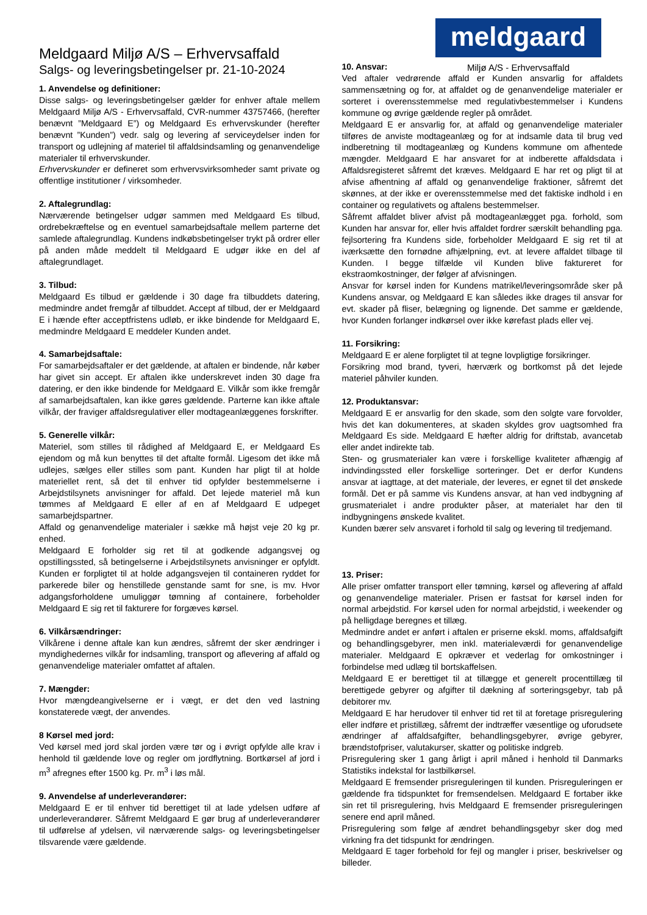Meldgaard Miljø A/S – Erhvervsaffald
Salgs- og leveringsbetingelser pr. 21-10-2024
meldgaard
Miljø A/S - Erhvervsaffald
1. Anvendelse og definitioner:
Disse salgs- og leveringsbetingelser gælder for enhver aftale mellem Meldgaard Miljø A/S - Erhvervsaffald, CVR-nummer 43757466, (herefter benævnt ”Meldgaard E”) og Meldgaard Es erhvervskunder (herefter benævnt ”Kunden”) vedr. salg og levering af serviceydelser inden for transport og udlejning af materiel til affaldsindsamling og genanvendelige materialer til erhvervskunder.
Erhvervskunder er defineret som erhvervsvirksomheder samt private og offentlige institutioner / virksomheder.
2. Aftalegrundlag:
Nærværende betingelser udgør sammen med Meldgaard Es tilbud, ordrebekræftelse og en eventuel samarbejdsaftale mellem parterne det samlede aftalegrundlag. Kundens indkøbsbetingelser trykt på ordrer eller på anden måde meddelt til Meldgaard E udgør ikke en del af aftalegrundlaget.
3. Tilbud:
Meldgaard Es tilbud er gældende i 30 dage fra tilbuddets datering, medmindre andet fremgår af tilbuddet. Accept af tilbud, der er Meldgaard E i hænde efter acceptfristens udløb, er ikke bindende for Meldgaard E, medmindre Meldgaard E meddeler Kunden andet.
4. Samarbejdsaftale:
For samarbejdsaftaler er det gældende, at aftalen er bindende, når køber har givet sin accept. Er aftalen ikke underskrevet inden 30 dage fra datering, er den ikke bindende for Meldgaard E. Vilkår som ikke fremgår af samarbejdsaftalen, kan ikke gøres gældende. Parterne kan ikke aftale vilkår, der fraviger affaldsregulativer eller modtageanlæggenes forskrifter.
5. Generelle vilkår:
Materiel, som stilles til rådighed af Meldgaard E, er Meldgaard Es ejendom og må kun benyttes til det aftalte formål. Ligesom det ikke må udlejes, sælges eller stilles som pant. Kunden har pligt til at holde materiellet rent, så det til enhver tid opfylder bestemmelserne i Arbejdstilsynets anvisninger for affald. Det lejede materiel må kun tømmes af Meldgaard E eller af en af Meldgaard E udpeget samarbejdspartner.
Affald og genanvendelige materialer i sække må højst veje 20 kg pr. enhed.
Meldgaard E forholder sig ret til at godkende adgangsvej og opstillingssted, så betingelserne i Arbejdstilsynets anvisninger er opfyldt. Kunden er forpligtet til at holde adgangsvejen til containeren ryddet for parkerede biler og henstillede genstande samt for sne, is mv. Hvor adgangsforholdene umuliggør tømning af containere, forbeholder Meldgaard E sig ret til fakturere for forgæves kørsel.
6. Vilkårsændringer:
Vilkårene i denne aftale kan kun ændres, såfremt der sker ændringer i myndighedernes vilkår for indsamling, transport og aflevering af affald og genanvendelige materialer omfattet af aftalen.
7. Mængder:
Hvor mængdeangivelserne er i vægt, er det den ved lastning konstaterede vægt, der anvendes.
8 Kørsel med jord:
Ved kørsel med jord skal jorden være tør og i øvrigt opfylde alle krav i henhold til gældende love og regler om jordflytning. Bortkørsel af jord i m<sup>3</sup> afregnes efter 1500 kg. Pr. m<sup>3</sup> i løs mål.
9. Anvendelse af underleverandører:
Meldgaard E er til enhver tid berettiget til at lade ydelsen udføre af underleverandører. Såfremt Meldgaard E gør brug af underleverandører til udførelse af ydelsen, vil nærværende salgs- og leveringsbetingelser tilsvarende være gældende.
10. Ansvar:
Ved aftaler vedrørende affald er Kunden ansvarlig for affaldets sammensætning og for, at affaldet og de genanvendelige materialer er sorteret i overensstemmelse med regulativbestemmelser i Kundens kommune og øvrige gældende regler på området.
Meldgaard E er ansvarlig for, at affald og genanvendelige materialer tilføres de anviste modtageanlæg og for at indsamle data til brug ved indberetning til modtageanlæg og Kundens kommune om afhentede mængder. Meldgaard E har ansvaret for at indberette affaldsdata i Affaldsregisteret såfremt det kræves. Meldgaard E har ret og pligt til at afvise afhentning af affald og genanvendelige fraktioner, såfremt det skønnes, at der ikke er overensstemmelse med det faktiske indhold i en container og regulativets og aftalens bestemmelser.
Såfremt affaldet bliver afvist på modtageanlægget pga. forhold, som Kunden har ansvar for, eller hvis affaldet fordrer særskilt behandling pga. fejlsortering fra Kundens side, forbeholder Meldgaard E sig ret til at iværksætte den fornødne afhjælpning, evt. at levere affaldet tilbage til Kunden. I begge tilfælde vil Kunden blive faktureret for ekstraomkostninger, der følger af afvisningen.
Ansvar for kørsel inden for Kundens matrikel/leveringsområde sker på Kundens ansvar, og Meldgaard E kan således ikke drages til ansvar for evt. skader på fliser, belægning og lignende. Det samme er gældende, hvor Kunden forlanger indkørsel over ikke kørefast plads eller vej.
11. Forsikring:
Meldgaard E er alene forpligtet til at tegne lovpligtige forsikringer.
Forsikring mod brand, tyveri, hærværk og bortkomst på det lejede materiel påhviler kunden.
12. Produktansvar:
Meldgaard E er ansvarlig for den skade, som den solgte vare forvolder, hvis det kan dokumenteres, at skaden skyldes grov uagtsomhed fra Meldgaard Es side. Meldgaard E hæfter aldrig for driftstab, avancetab eller andet indirekte tab.
Sten- og grusmaterialer kan være i forskellige kvaliteter afhængig af indvindingssted eller forskellige sorteringer. Det er derfor Kundens ansvar at iagttage, at det materiale, der leveres, er egnet til det ønskede formål. Det er på samme vis Kundens ansvar, at han ved indbygning af grusmaterialet i andre produkter påser, at materialet har den til indbygningens ønskede kvalitet.
Kunden bærer selv ansvaret i forhold til salg og levering til tredjemand.
13. Priser:
Alle priser omfatter transport eller tømning, kørsel og aflevering af affald og genanvendelige materialer. Prisen er fastsat for kørsel inden for normal arbejdstid. For kørsel uden for normal arbejdstid, i weekender og på helligdage beregnes et tillæg.
Medmindre andet er anført i aftalen er priserne ekskl. moms, affaldsafgift og behandlingsgebyrer, men inkl. materialeværdi for genanvendelige materialer. Meldgaard E opkræver et vederlag for omkostninger i forbindelse med udlæg til bortskaffelsen.
Meldgaard E er berettiget til at tillægge et generelt procenttillæg til berettigede gebyrer og afgifter til dækning af sorteringsgebyr, tab på debitorer mv.
Meldgaard E har herudover til enhver tid ret til at foretage prisregulering eller indføre et pristillæg, såfremt der indtræffer væsentlige og uforudsete ændringer af affaldsafgifter, behandlingsgebyrer, øvrige gebyrer, brændstofpriser, valutakurser, skatter og politiske indgreb.
Prisregulering sker 1 gang årligt i april måned i henhold til Danmarks Statistiks indekstal for lastbilkørsel.
Meldgaard E fremsender prisreguleringen til kunden. Prisreguleringen er gældende fra tidspunktet for fremsendelsen. Meldgaard E fortaber ikke sin ret til prisregulering, hvis Meldgaard E fremsender prisreguleringen senere end april måned.
Prisregulering som følge af ændret behandlingsgebyr sker dog med virkning fra det tidspunkt for ændringen.
Meldgaard E tager forbehold for fejl og mangler i priser, beskrivelser og billeder.